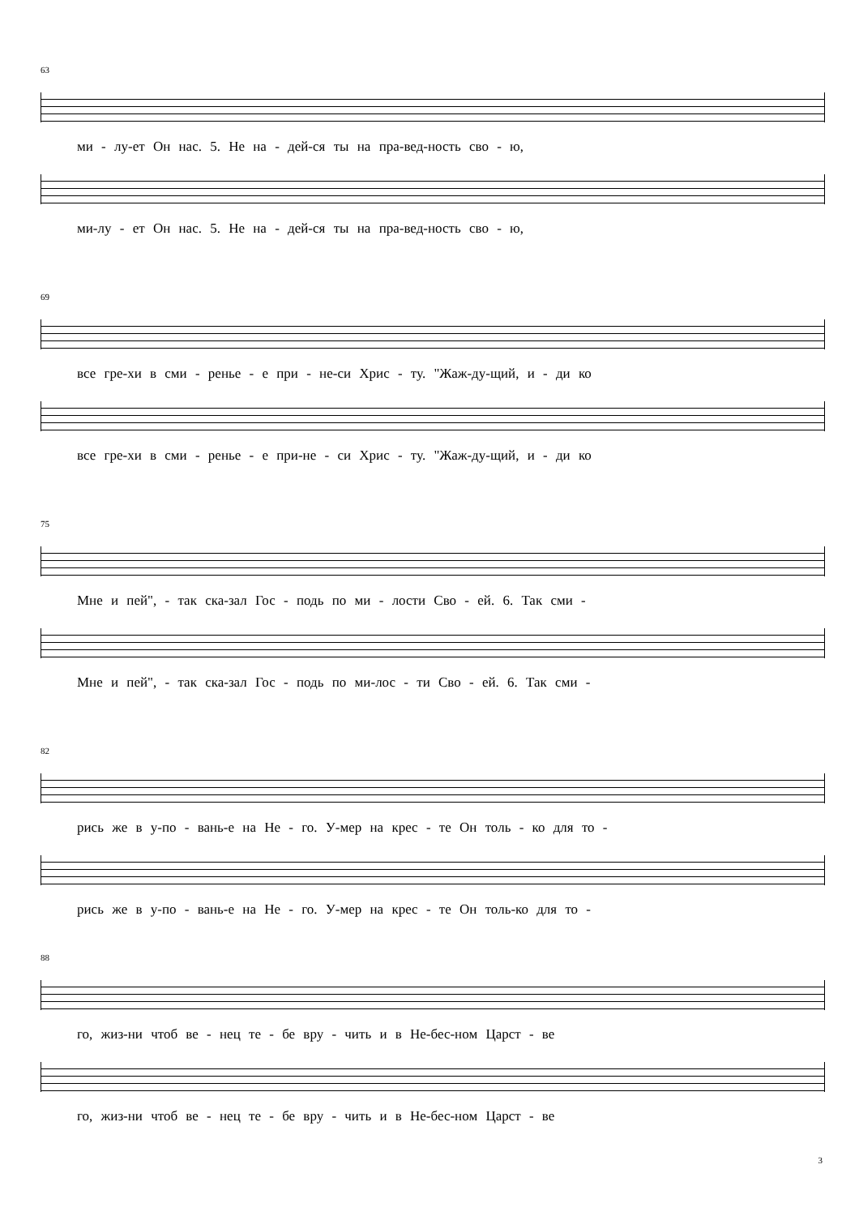63
ми - лу-ет Он нас. 5. Не на - дей-ся ты на пра-вед-ность сво - ю,
ми-лу - ет Он нас. 5. Не на - дей-ся ты на пра-вед-ность сво - ю,
69
все гре-хи в сми - ренье - е при - не-си Хрис - ту. "Жаж-ду-щий, и - ди ко
все гре-хи в сми - ренье - е при-не - си Хрис - ту. "Жаж-ду-щий, и - ди ко
75
Мне и пей", - так ска-зал Гос - подь по ми - лости Сво - ей. 6. Так сми -
Мне и пей", - так ска-зал Гос - подь по ми-лос - ти Сво - ей. 6. Так сми -
82
рись же в у-по - вань-е на Не - го. У-мер на крес - те Он толь - ко для то -
рись же в у-по - вань-е на Не - го. У-мер на крес - те Он толь-ко для то -
88
го, жиз-ни чтоб ве - нец те - бе вру - чить и в Не-бес-ном Царст - ве
го, жиз-ни чтоб ве - нец те - бе вру - чить и в Не-бес-ном Царст - ве
3